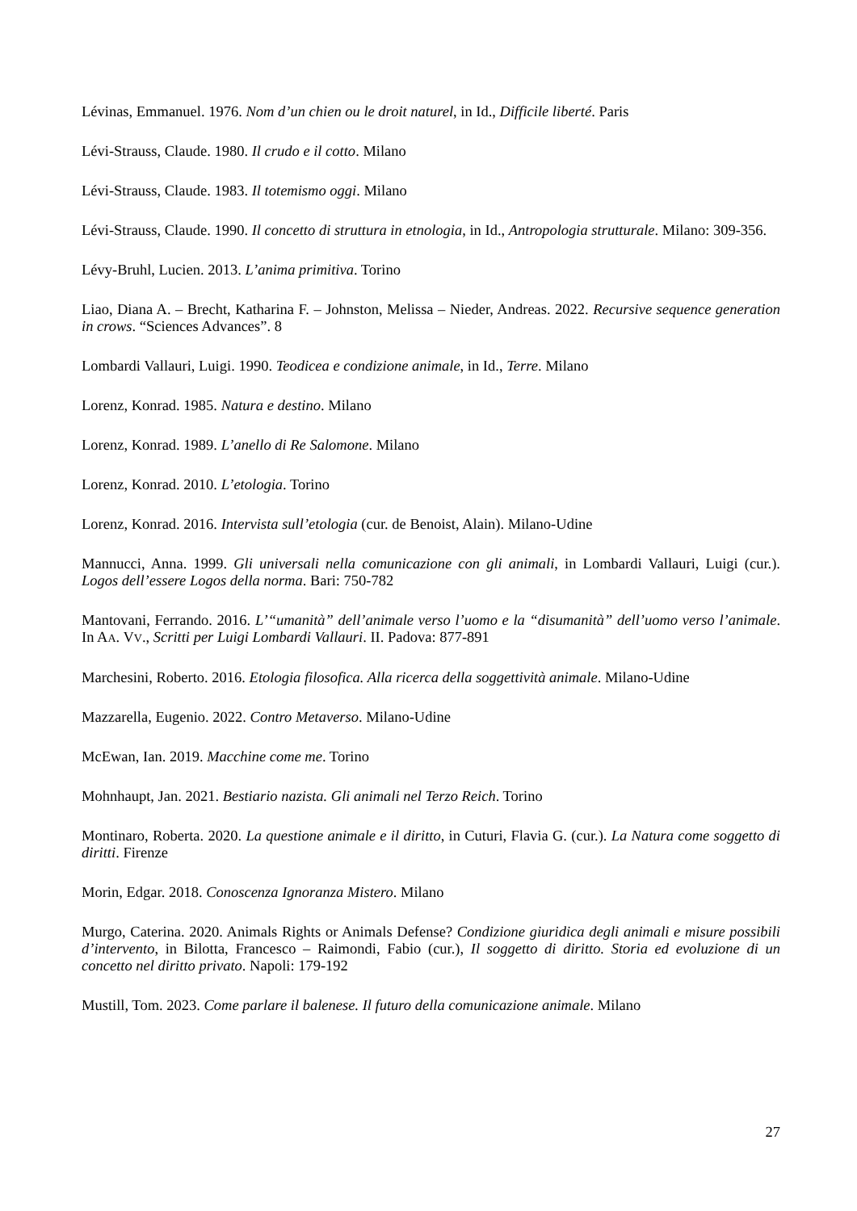Lévinas, Emmanuel. 1976. Nom d’un chien ou le droit naturel, in Id., Difficile liberté. Paris
Lévi-Strauss, Claude. 1980. Il crudo e il cotto. Milano
Lévi-Strauss, Claude. 1983. Il totemismo oggi. Milano
Lévi-Strauss, Claude. 1990. Il concetto di struttura in etnologia, in Id., Antropologia strutturale. Milano: 309-356.
Lévy-Bruhl, Lucien. 2013. L’anima primitiva. Torino
Liao, Diana A. – Brecht, Katharina F. – Johnston, Melissa – Nieder, Andreas. 2022. Recursive sequence generation in crows. “Sciences Advances”. 8
Lombardi Vallauri, Luigi. 1990. Teodicea e condizione animale, in Id., Terre. Milano
Lorenz, Konrad. 1985. Natura e destino. Milano
Lorenz, Konrad. 1989. L’anello di Re Salomone. Milano
Lorenz, Konrad. 2010. L’etologia. Torino
Lorenz, Konrad. 2016. Intervista sull’etologia (cur. de Benoist, Alain). Milano-Udine
Mannucci, Anna. 1999. Gli universali nella comunicazione con gli animali, in Lombardi Vallauri, Luigi (cur.). Logos dell’essere Logos della norma. Bari: 750-782
Mantovani, Ferrando. 2016. L’“umanità” dell’animale verso l’uomo e la “disumanità” dell’uomo verso l’animale. In AA. VV., Scritti per Luigi Lombardi Vallauri. II. Padova: 877-891
Marchesini, Roberto. 2016. Etologia filosofica. Alla ricerca della soggettività animale. Milano-Udine
Mazzarella, Eugenio. 2022. Contro Metaverso. Milano-Udine
McEwan, Ian. 2019. Macchine come me. Torino
Mohnhaupt, Jan. 2021. Bestiario nazista. Gli animali nel Terzo Reich. Torino
Montinaro, Roberta. 2020. La questione animale e il diritto, in Cuturi, Flavia G. (cur.). La Natura come soggetto di diritti. Firenze
Morin, Edgar. 2018. Conoscenza Ignoranza Mistero. Milano
Murgo, Caterina. 2020. Animals Rights or Animals Defense? Condizione giuridica degli animali e misure possibili d’intervento, in Bilotta, Francesco – Raimondi, Fabio (cur.), Il soggetto di diritto. Storia ed evoluzione di un concetto nel diritto privato. Napoli: 179-192
Mustill, Tom. 2023. Come parlare il balenese. Il futuro della comunicazione animale. Milano
27